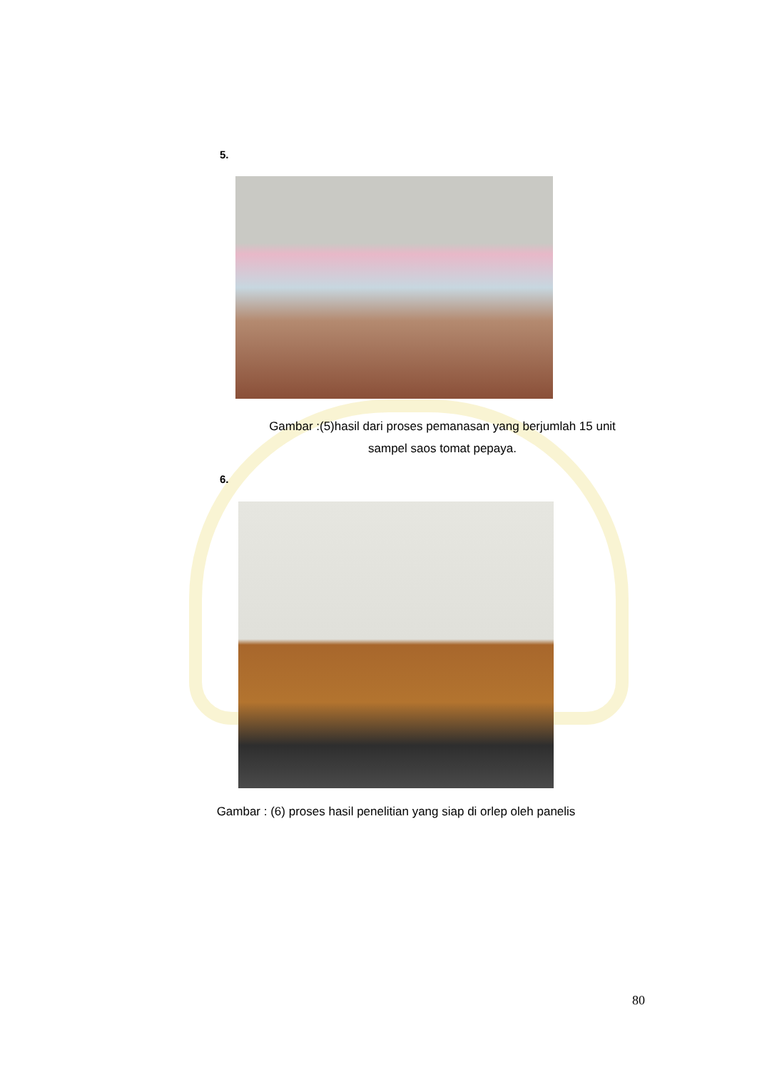5.
Gambar :(5)hasil dari proses pemanasan yang berjumlah 15 unit
sampel saos tomat pepaya.
6.
Gambar : (6) proses hasil penelitian yang siap di orlep oleh panelis
80